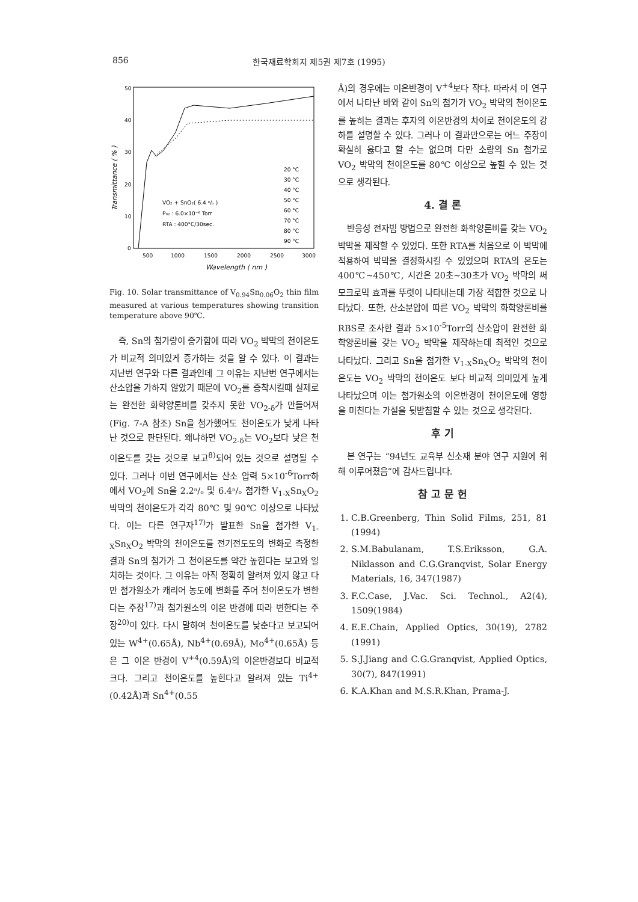856 한국재료학회지 제5권 제7호 (1995)
50
40
30
20
10
0
500
1000
1500
2000
2500
3000
Wavelength ( nm )
Transmittance ( % )
VO₂ + SnO₂( 6.4 ᵃ/ₒ )
P₀₂ : 6.0×10⁻⁶ Torr
RTA : 400°C/30sec.
20 °C
30 °C
40 °C
50 °C
60 °C
70 °C
80 °C
90 °C
Fig. 10. Solar transmittance of V<sub>0.94</sub>Sn<sub>0.06</sub>O<sub>2</sub> thin film measured at various temperatures showing transition temperature above 90℃.
즉, Sn의 첨가량이 증가함에 따라 VO<sub>2</sub> 박막의 천이온도가 비교적 의미있게 증가하는 것을 알 수 있다. 이 결과는 지난번 연구와 다른 결과인데 그 이유는 지난번 연구에서는 산소압을 가하지 않았기 때문에 VO<sub>2</sub>를 증착시킬때 실제로는 완전한 화학양론비를 갖추지 못한 VO<sub>2-δ</sub>가 만들어져(Fig. 7-A 참조) Sn을 첨가했어도 천이온도가 낮게 나타난 것으로 판단된다. 왜냐하면 VO<sub>2-δ</sub>는 VO<sub>2</sub>보다 낮은 천이온도를 갖는 것으로 보고<sup>8)</sup>되어 있는 것으로 설명될 수 있다. 그러나 이번 연구에서는 산소 압력 5×10<sup>-6</sup>Torr하에서 VO<sub>2</sub>에 Sn을 2.2ᵃ/ₒ 및 6.4ᵃ/ₒ 첨가한 V<sub>1-X</sub>Sn<sub>X</sub>O<sub>2</sub> 박막의 천이온도가 각각 80℃ 및 90℃ 이상으로 나타났다. 이는 다른 연구자<sup>17)</sup>가 발표한 Sn을 첨가한 V<sub>1-X</sub>Sn<sub>X</sub>O<sub>2</sub> 박막의 천이온도를 전기전도도의 변화로 측정한 결과 Sn의 첨가가 그 천이온도를 약간 높힌다는 보고와 일치하는 것이다. 그 이유는 아직 정확히 알려져 있지 않고 다만 첨가원소가 캐리어 농도에 변화를 주어 천이온도가 변한다는 주장<sup>17)</sup>과 첨가원소의 이온 반경에 따라 변한다는 주장<sup>20)</sup>이 있다. 다시 말하여 천이온도를 낮춘다고 보고되어 있는 W<sup>4+</sup>(0.65Å), Nb<sup>4+</sup>(0.69Å), Mo<sup>4+</sup>(0.65Å) 등은 그 이온 반경이 V<sup>+4</sup>(0.59Å)의 이온반경보다 비교적 크다. 그리고 천이온도를 높힌다고 알려져 있는 Ti<sup>4+</sup>(0.42Å)과 Sn<sup>4+</sup>(0.55
Å)의 경우에는 이온반경이 V<sup>+4</sup>보다 작다. 따라서 이 연구에서 나타난 바와 같이 Sn의 첨가가 VO<sub>2</sub> 박막의 천이온도를 높히는 결과는 후자의 이온반경의 차이로 천이온도의 강하를 설명할 수 있다. 그러나 이 결과만으로는 어느 주장이 확실히 옳다고 할 수는 없으며 다만 소량의 Sn 첨가로 VO<sub>2</sub> 박막의 천이온도를 80℃ 이상으로 높힐 수 있는 것으로 생각된다.
4. 결 론
반응성 전자빔 방법으로 완전한 화학양론비를 갖는 VO<sub>2</sub> 박막을 제작할 수 있었다. 또한 RTA를 처음으로 이 박막에 적용하여 박막을 결정화시킬 수 있었으며 RTA의 온도는 400℃~450℃, 시간은 20초~30초가 VO<sub>2</sub> 박막의 써모크로믹 효과를 뚜렷이 나타내는데 가장 적합한 것으로 나타났다. 또한, 산소분압에 따른 VO<sub>2</sub> 박막의 화학양론비를 RBS로 조사한 결과 5×10<sup>-5</sup>Torr의 산소압이 완전한 화학양론비를 갖는 VO<sub>2</sub> 박막을 제작하는데 최적인 것으로 나타났다. 그리고 Sn을 첨가한 V<sub>1-X</sub>Sn<sub>X</sub>O<sub>2</sub> 박막의 천이온도는 VO<sub>2</sub> 박막의 천이온도 보다 비교적 의미있게 높게 나타났으며 이는 첨가원소의 이온반경이 천이온도에 영향을 미친다는 가설을 뒷받침할 수 있는 것으로 생각된다.
후 기
본 연구는 “94년도 교육부 신소재 분야 연구 지원에 위해 이루어졌음”에 감사드립니다.
참 고 문 헌
1. C.B.Greenberg, Thin Solid Films, 251, 81 (1994)
2. S.M.Babulanam, T.S.Eriksson, G.A. Niklasson and C.G.Granqvist, Solar Energy Materials, 16, 347(1987)
3. F.C.Case, J.Vac. Sci. Technol., A2(4), 1509(1984)
4. E.E.Chain, Applied Optics, 30(19), 2782 (1991)
5. S.J.Jiang and C.G.Granqvist, Applied Optics, 30(7), 847(1991)
6. K.A.Khan and M.S.R.Khan, Prama-J.